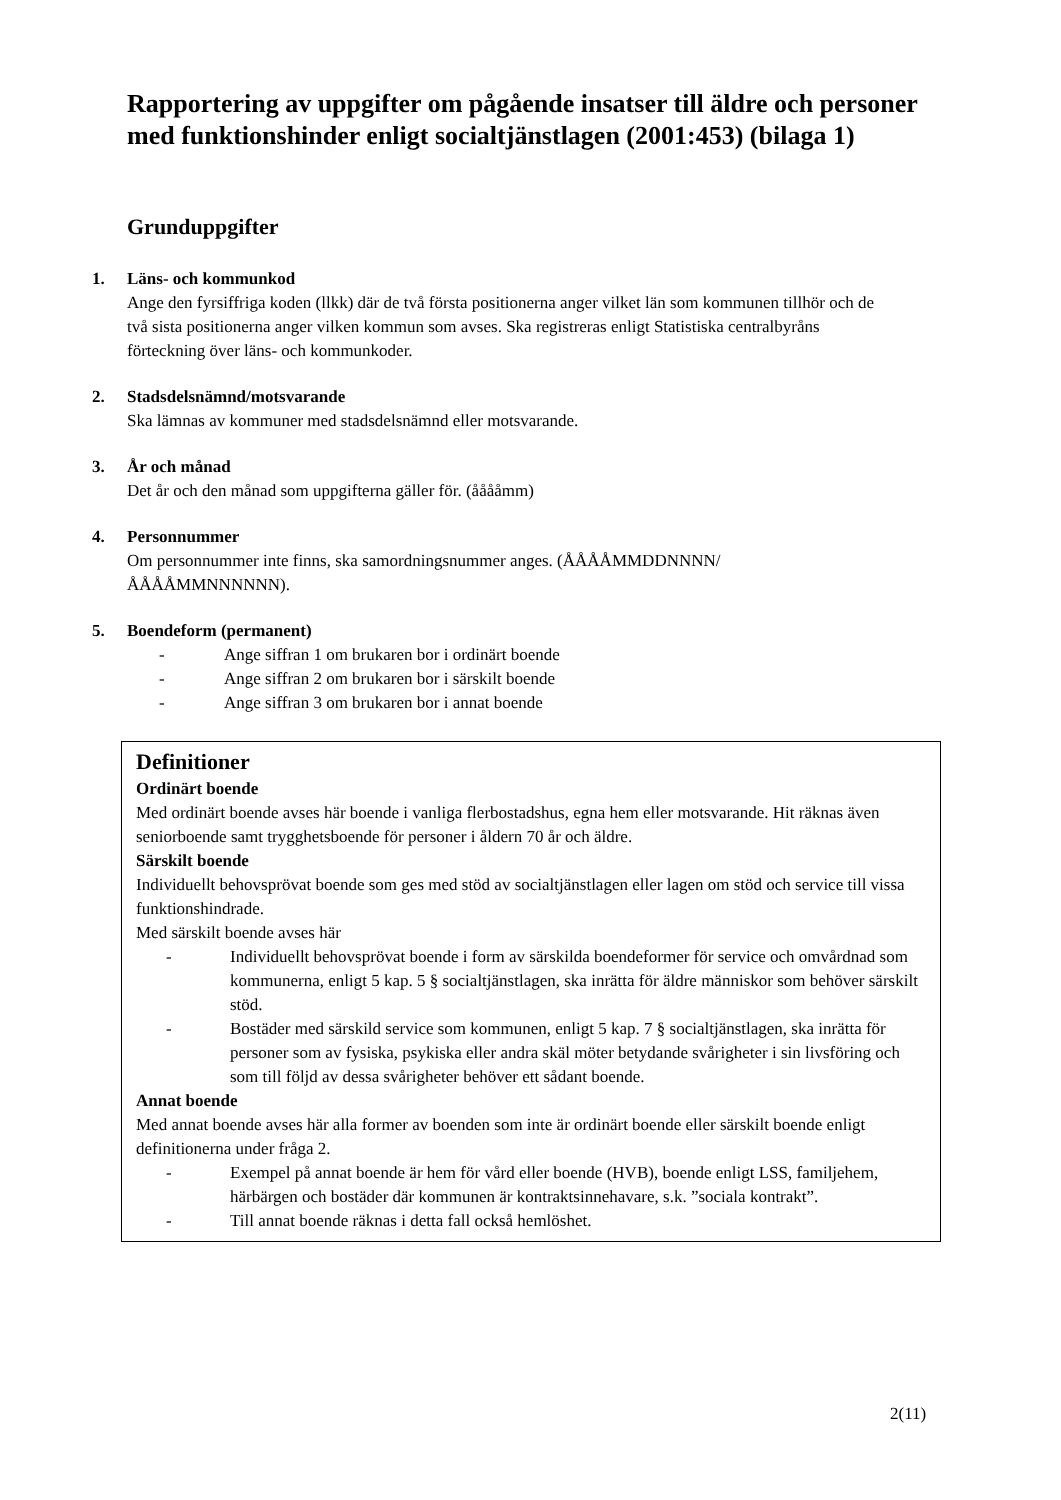Rapportering av uppgifter om pågående insatser till äldre och personer med funktionshinder enligt socialtjänstlagen (2001:453) (bilaga 1)
Grunduppgifter
1. Läns- och kommunkod
Ange den fyrsiffriga koden (llkk) där de två första positionerna anger vilket län som kommunen tillhör och de två sista positionerna anger vilken kommun som avses. Ska registreras enligt Statistiska centralbyråns förteckning över läns- och kommunkoder.
2. Stadsdelsnämnd/motsvarande
Ska lämnas av kommuner med stadsdelsnämnd eller motsvarande.
3. År och månad
Det år och den månad som uppgifterna gäller för. (ååååmm)
4. Personnummer
Om personnummer inte finns, ska samordningsnummer anges. (ÅÅÅÅMMDDNNNN/ ÅÅÅÅMMNNNNNN).
5. Boendeform (permanent)
- Ange siffran 1 om brukaren bor i ordinärt boende
- Ange siffran 2 om brukaren bor i särskilt boende
- Ange siffran 3 om brukaren bor i annat boende
Definitioner
Ordinärt boende
Med ordinärt boende avses här boende i vanliga flerbostadshus, egna hem eller motsvarande. Hit räknas även seniorboende samt trygghetsboende för personer i åldern 70 år och äldre.
Särskilt boende
Individuellt behovsprövat boende som ges med stöd av socialtjänstlagen eller lagen om stöd och service till vissa funktionshindrade.
Med särskilt boende avses här
- Individuellt behovsprövat boende i form av särskilda boendeformer för service och omvårdnad som kommunerna, enligt 5 kap. 5 § socialtjänstlagen, ska inrätta för äldre människor som behöver särskilt stöd.
- Bostäder med särskild service som kommunen, enligt 5 kap. 7 § socialtjänstlagen, ska inrätta för personer som av fysiska, psykiska eller andra skäl möter betydande svårigheter i sin livsföring och som till följd av dessa svårigheter behöver ett sådant boende.
Annat boende
Med annat boende avses här alla former av boenden som inte är ordinärt boende eller särskilt boende enligt definitionerna under fråga 2.
- Exempel på annat boende är hem för vård eller boende (HVB), boende enligt LSS, familjehem, härbärgen och bostäder där kommunen är kontraktsinnehavare, s.k. ”sociala kontrakt”.
- Till annat boende räknas i detta fall också hemlöshet.
2(11)